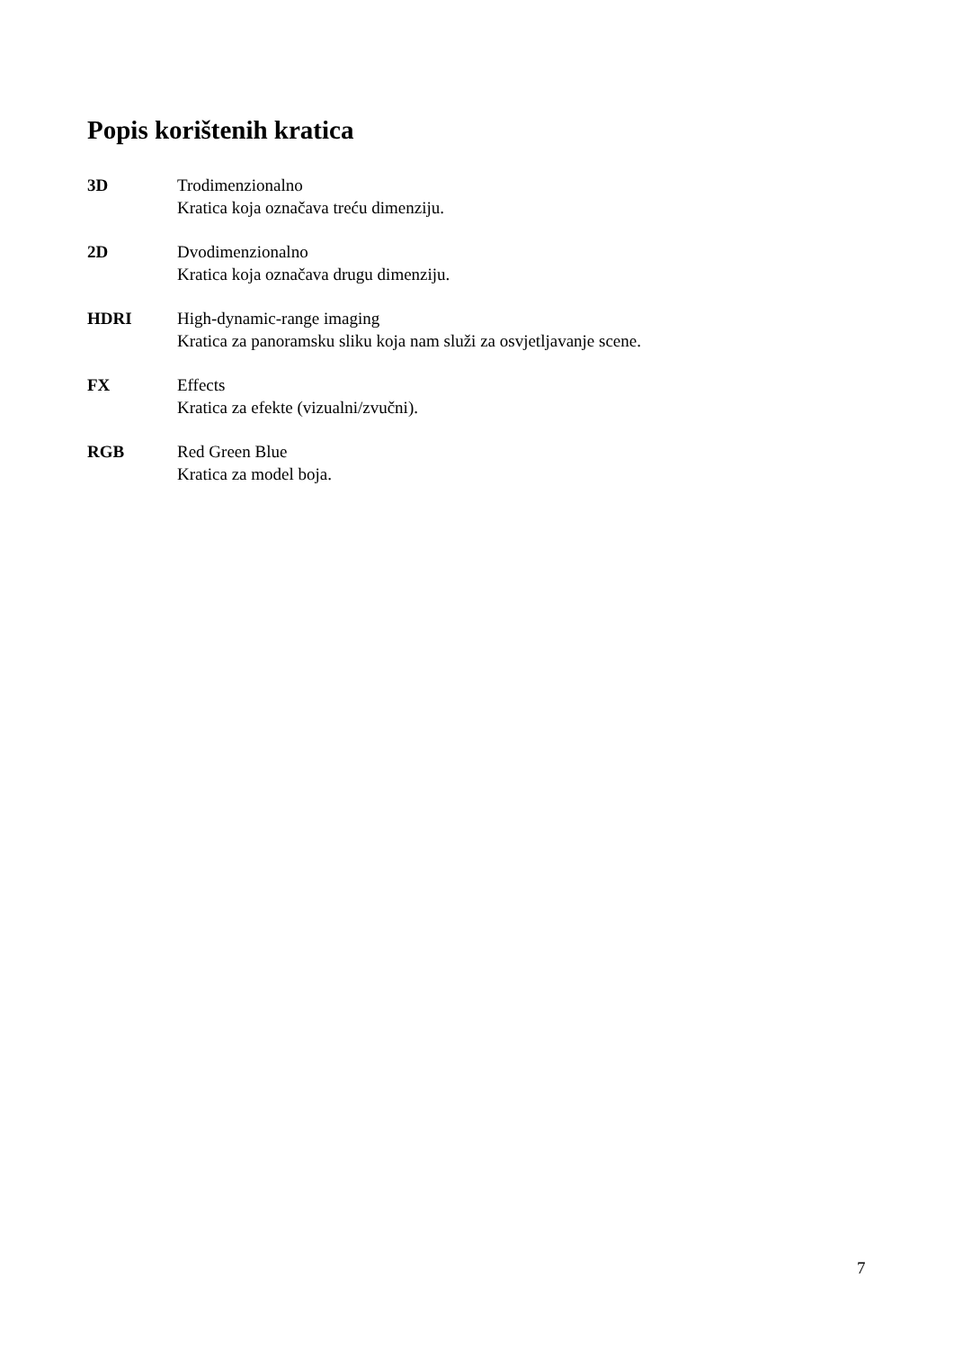Popis korištenih kratica
3D Trodimenzionalno
Kratica koja označava treću dimenziju.
2D Dvodimenzionalno
Kratica koja označava drugu dimenziju.
HDRI High-dynamic-range imaging
Kratica za panoramsku sliku koja nam služi za osvjetljavanje scene.
FX Effects
Kratica za efekte (vizualni/zvučni).
RGB Red Green Blue
Kratica za model boja.
7